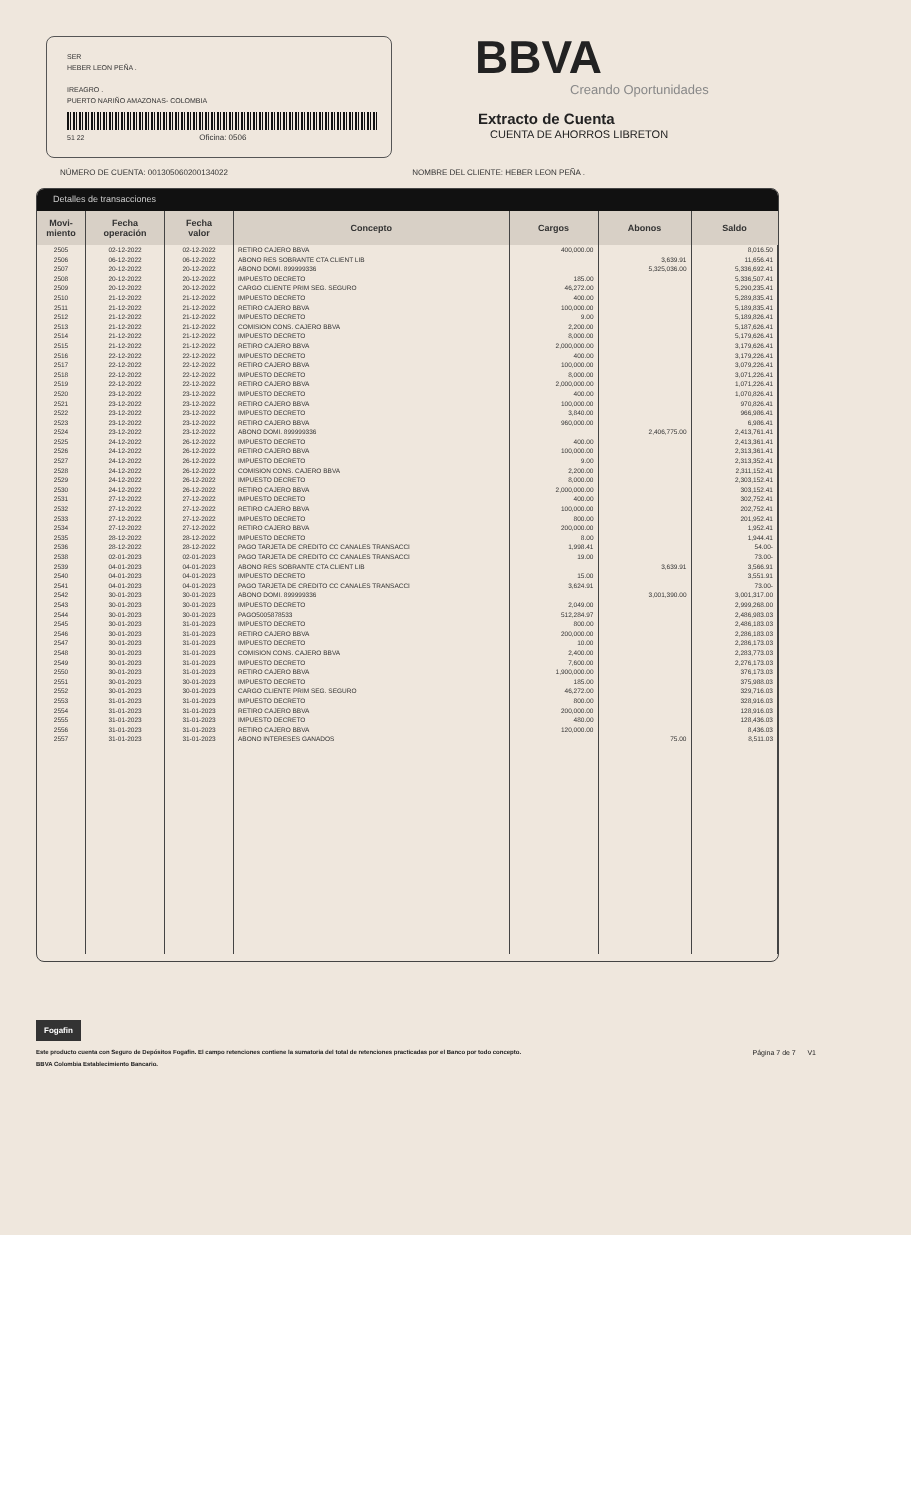SER
HEBER LEON PEÑA .
IREAGRO .
PUERTO NARIÑO AMAZONAS- COLOMBIA
51 22 Oficina: 0506
BBVA
Creando Oportunidades
Extracto de Cuenta
CUENTA DE AHORROS LIBRETON
NÚMERO DE CUENTA: 001305060200134022 NOMBRE DEL CLIENTE: HEBER LEON PEÑA .
Detalles de transacciones
| Movi- miento | Fecha operación | Fecha valor | Concepto | Cargos | Abonos | Saldo |
| --- | --- | --- | --- | --- | --- | --- |
| 2505 | 02-12-2022 | 02-12-2022 | RETIRO CAJERO BBVA | 400,000.00 | | 8,016.50 |
| 2506 | 06-12-2022 | 06-12-2022 | ABONO RES SOBRANTE CTA CLIENT LIB | | 3,639.91 | 11,656.41 |
| 2507 | 20-12-2022 | 20-12-2022 | ABONO DOMI. 899999336 | | 5,325,036.00 | 5,336,692.41 |
| 2508 | 20-12-2022 | 20-12-2022 | IMPUESTO DECRETO | 185.00 | | 5,336,507.41 |
| 2509 | 20-12-2022 | 20-12-2022 | CARGO CLIENTE PRIM SEG. SEGURO | 46,272.00 | | 5,290,235.41 |
| 2510 | 21-12-2022 | 21-12-2022 | IMPUESTO DECRETO | 400.00 | | 5,289,835.41 |
| 2511 | 21-12-2022 | 21-12-2022 | RETIRO CAJERO BBVA | 100,000.00 | | 5,189,835.41 |
| 2512 | 21-12-2022 | 21-12-2022 | IMPUESTO DECRETO | 9.00 | | 5,189,826.41 |
| 2513 | 21-12-2022 | 21-12-2022 | COMISION CONS. CAJERO BBVA | 2,200.00 | | 5,187,626.41 |
| 2514 | 21-12-2022 | 21-12-2022 | IMPUESTO DECRETO | 8,000.00 | | 5,179,626.41 |
| 2515 | 21-12-2022 | 21-12-2022 | RETIRO CAJERO BBVA | 2,000,000.00 | | 3,179,626.41 |
| 2516 | 22-12-2022 | 22-12-2022 | IMPUESTO DECRETO | 400.00 | | 3,179,226.41 |
| 2517 | 22-12-2022 | 22-12-2022 | RETIRO CAJERO BBVA | 100,000.00 | | 3,079,226.41 |
| 2518 | 22-12-2022 | 22-12-2022 | IMPUESTO DECRETO | 8,000.00 | | 3,071,226.41 |
| 2519 | 22-12-2022 | 22-12-2022 | RETIRO CAJERO BBVA | 2,000,000.00 | | 1,071,226.41 |
| 2520 | 23-12-2022 | 23-12-2022 | IMPUESTO DECRETO | 400.00 | | 1,070,826.41 |
| 2521 | 23-12-2022 | 23-12-2022 | RETIRO CAJERO BBVA | 100,000.00 | | 970,826.41 |
| 2522 | 23-12-2022 | 23-12-2022 | IMPUESTO DECRETO | 3,840.00 | | 966,986.41 |
| 2523 | 23-12-2022 | 23-12-2022 | RETIRO CAJERO BBVA | 960,000.00 | | 6,986.41 |
| 2524 | 23-12-2022 | 23-12-2022 | ABONO DOMI. 899999336 | | 2,406,775.00 | 2,413,761.41 |
| 2525 | 24-12-2022 | 26-12-2022 | IMPUESTO DECRETO | 400.00 | | 2,413,361.41 |
| 2526 | 24-12-2022 | 26-12-2022 | RETIRO CAJERO BBVA | 100,000.00 | | 2,313,361.41 |
| 2527 | 24-12-2022 | 26-12-2022 | IMPUESTO DECRETO | 9.00 | | 2,313,352.41 |
| 2528 | 24-12-2022 | 26-12-2022 | COMISION CONS. CAJERO BBVA | 2,200.00 | | 2,311,152.41 |
| 2529 | 24-12-2022 | 26-12-2022 | IMPUESTO DECRETO | 8,000.00 | | 2,303,152.41 |
| 2530 | 24-12-2022 | 26-12-2022 | RETIRO CAJERO BBVA | 2,000,000.00 | | 303,152.41 |
| 2531 | 27-12-2022 | 27-12-2022 | IMPUESTO DECRETO | 400.00 | | 302,752.41 |
| 2532 | 27-12-2022 | 27-12-2022 | RETIRO CAJERO BBVA | 100,000.00 | | 202,752.41 |
| 2533 | 27-12-2022 | 27-12-2022 | IMPUESTO DECRETO | 800.00 | | 201,952.41 |
| 2534 | 27-12-2022 | 27-12-2022 | RETIRO CAJERO BBVA | 200,000.00 | | 1,952.41 |
| 2535 | 28-12-2022 | 28-12-2022 | IMPUESTO DECRETO | 8.00 | | 1,944.41 |
| 2536 | 28-12-2022 | 28-12-2022 | PAGO TARJETA DE CREDITO CC CANALES TRANSACCI | 1,998.41 | | 54.00- |
| 2538 | 02-01-2023 | 02-01-2023 | PAGO TARJETA DE CREDITO CC CANALES TRANSACCI | 19.00 | | 73.00- |
| 2539 | 04-01-2023 | 04-01-2023 | ABONO RES SOBRANTE CTA CLIENT LIB | | 3,639.91 | 3,566.91 |
| 2540 | 04-01-2023 | 04-01-2023 | IMPUESTO DECRETO | 15.00 | | 3,551.91 |
| 2541 | 04-01-2023 | 04-01-2023 | PAGO TARJETA DE CREDITO CC CANALES TRANSACCI | 3,624.91 | | 73.00- |
| 2542 | 30-01-2023 | 30-01-2023 | ABONO DOMI. 899999336 | | 3,001,390.00 | 3,001,317.00 |
| 2543 | 30-01-2023 | 30-01-2023 | IMPUESTO DECRETO | 2,049.00 | | 2,999,268.00 |
| 2544 | 30-01-2023 | 30-01-2023 | PAGO5005878533 | 512,284.97 | | 2,486,983.03 |
| 2545 | 30-01-2023 | 31-01-2023 | IMPUESTO DECRETO | 800.00 | | 2,486,183.03 |
| 2546 | 30-01-2023 | 31-01-2023 | RETIRO CAJERO BBVA | 200,000.00 | | 2,286,183.03 |
| 2547 | 30-01-2023 | 31-01-2023 | IMPUESTO DECRETO | 10.00 | | 2,286,173.03 |
| 2548 | 30-01-2023 | 31-01-2023 | COMISION CONS. CAJERO BBVA | 2,400.00 | | 2,283,773.03 |
| 2549 | 30-01-2023 | 31-01-2023 | IMPUESTO DECRETO | 7,600.00 | | 2,276,173.03 |
| 2550 | 30-01-2023 | 31-01-2023 | RETIRO CAJERO BBVA | 1,900,000.00 | | 376,173.03 |
| 2551 | 30-01-2023 | 30-01-2023 | IMPUESTO DECRETO | 185.00 | | 375,988.03 |
| 2552 | 30-01-2023 | 30-01-2023 | CARGO CLIENTE PRIM SEG. SEGURO | 46,272.00 | | 329,716.03 |
| 2553 | 31-01-2023 | 31-01-2023 | IMPUESTO DECRETO | 800.00 | | 328,916.03 |
| 2554 | 31-01-2023 | 31-01-2023 | RETIRO CAJERO BBVA | 200,000.00 | | 128,916.03 |
| 2555 | 31-01-2023 | 31-01-2023 | IMPUESTO DECRETO | 480.00 | | 128,436.03 |
| 2556 | 31-01-2023 | 31-01-2023 | RETIRO CAJERO BBVA | 120,000.00 | | 8,436.03 |
| 2557 | 31-01-2023 | 31-01-2023 | ABONO INTERESES GANADOS | | 75.00 | 8,511.03 |
Fogafin
Este producto cuenta con Seguro de Depósitos Fogafin. El campo retenciones contiene la sumatoria del total de retenciones practicadas por el Banco por todo concepto. Página 7 de 7 V1
BBVA Colombia Establecimiento Bancario.